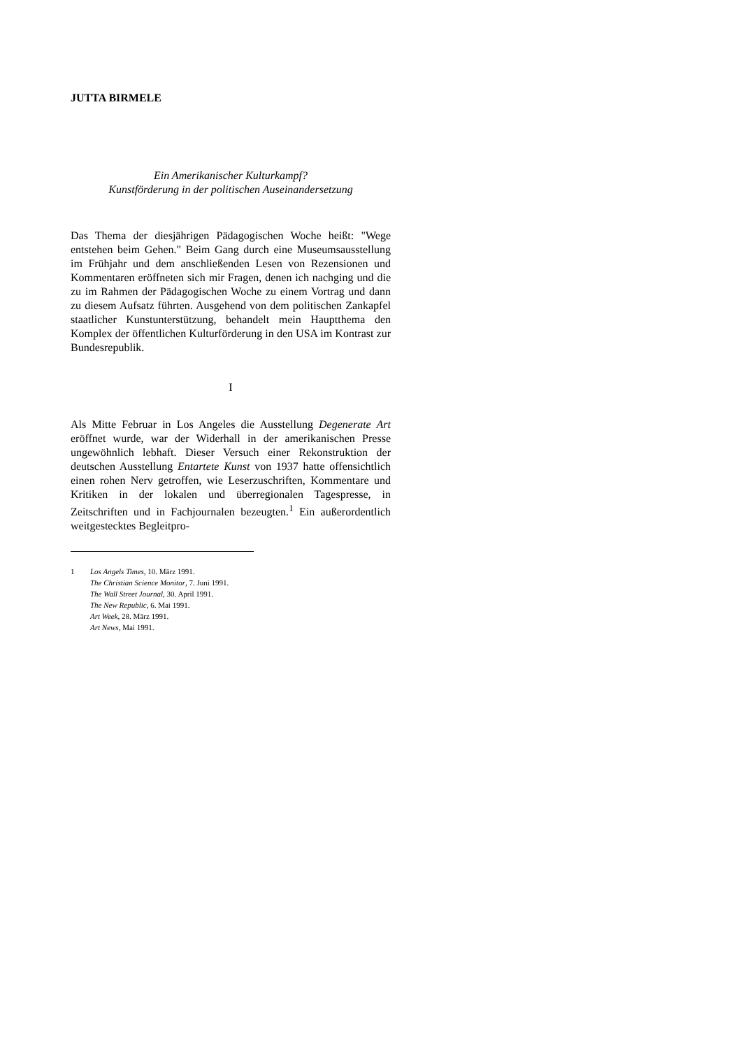JUTTA BIRMELE
Ein Amerikanischer Kulturkampf?
Kunstförderung in der politischen Auseinandersetzung
Das Thema der diesjährigen Pädagogischen Woche heißt: "Wege entstehen beim Gehen." Beim Gang durch eine Museumsausstellung im Frühjahr und dem anschließenden Lesen von Rezensionen und Kommentaren eröffneten sich mir Fragen, denen ich nachging und die zu im Rahmen der Pädagogischen Woche zu einem Vortrag und dann zu diesem Aufsatz führten. Ausgehend von dem politischen Zankapfel staatlicher Kunstunterstützung, behandelt mein Hauptthema den Komplex der öffentlichen Kulturförderung in den USA im Kontrast zur Bundesrepublik.
I
Als Mitte Februar in Los Angeles die Ausstellung Degenerate Art eröffnet wurde, war der Widerhall in der amerikanischen Presse ungewöhnlich lebhaft. Dieser Versuch einer Rekonstruktion der deutschen Ausstellung Entartete Kunst von 1937 hatte offensichtlich einen rohen Nerv getroffen, wie Leserzuschriften, Kommentare und Kritiken in der lokalen und überregionalen Tagespresse, in Zeitschriften und in Fachjournalen bezeugten.<sup>1</sup> Ein außerordentlich weitgestecktes Begleitpro-
1 Los Angels Times, 10. März 1991.
The Christian Science Monitor, 7. Juni 1991.
The Wall Street Journal, 30. April 1991.
The New Republic, 6. Mai 1991.
Art Week, 28. März 1991.
Art News, Mai 1991.